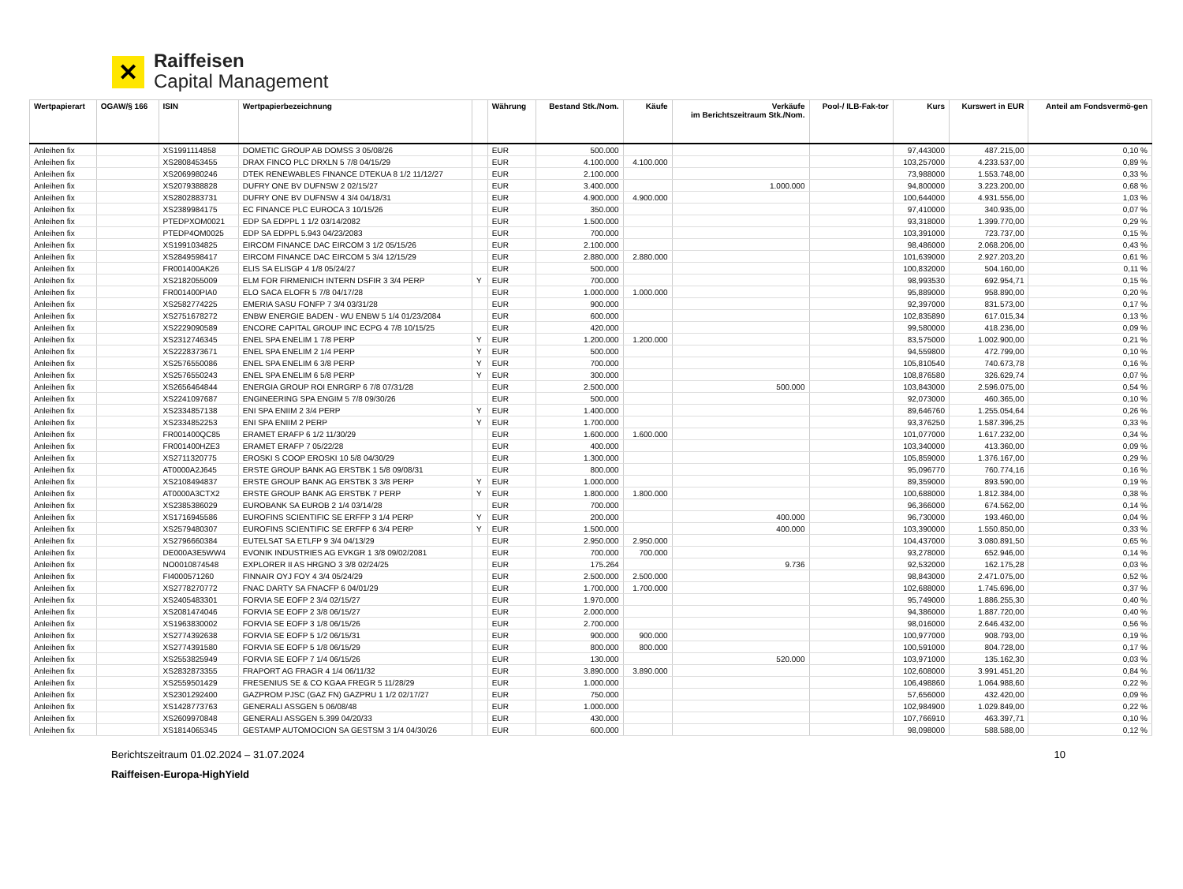✕
Raiffeisen
Capital Management
| Wertpapierart | OGAW/§ 166 | ISIN | Wertpapierbezeichnung | | Währung | Bestand Stk./Nom. | Käufe | Verkäufe im Berichtszeitraum Stk./Nom. | Pool-/ ILB-Fak-tor | Kurs | Kurswert in EUR | Anteil am Fondsvermö-gen |
| --- | --- | --- | --- | --- | --- | --- | --- | --- | --- | --- | --- | --- |
| Anleihen fix | | XS1991114858 | DOMETIC GROUP AB DOMSS 3 05/08/26 | | EUR | 500.000 | | | | 97,443000 | 487.215,00 | 0,10 % |
| Anleihen fix | | XS2808453455 | DRAX FINCO PLC DRXLN 5 7/8 04/15/29 | | EUR | 4.100.000 | 4.100.000 | | | 103,257000 | 4.233.537,00 | 0,89 % |
| Anleihen fix | | XS2069980246 | DTEK RENEWABLES FINANCE DTEKUA 8 1/2 11/12/27 | | EUR | 2.100.000 | | | | 73,988000 | 1.553.748,00 | 0,33 % |
| Anleihen fix | | XS2079388828 | DUFRY ONE BV DUFNSW 2 02/15/27 | | EUR | 3.400.000 | | 1.000.000 | | 94,800000 | 3.223.200,00 | 0,68 % |
| Anleihen fix | | XS2802883731 | DUFRY ONE BV DUFNSW 4 3/4 04/18/31 | | EUR | 4.900.000 | 4.900.000 | | | 100,644000 | 4.931.556,00 | 1,03 % |
| Anleihen fix | | XS2389984175 | EC FINANCE PLC EUROCA 3 10/15/26 | | EUR | 350.000 | | | | 97,410000 | 340.935,00 | 0,07 % |
| Anleihen fix | | PTEDPXOM0021 | EDP SA EDPPL 1 1/2 03/14/2082 | | EUR | 1.500.000 | | | | 93,318000 | 1.399.770,00 | 0,29 % |
| Anleihen fix | | PTEDP4OM0025 | EDP SA EDPPL 5.943 04/23/2083 | | EUR | 700.000 | | | | 103,391000 | 723.737,00 | 0,15 % |
| Anleihen fix | | XS1991034825 | EIRCOM FINANCE DAC EIRCOM 3 1/2 05/15/26 | | EUR | 2.100.000 | | | | 98,486000 | 2.068.206,00 | 0,43 % |
| Anleihen fix | | XS2849598417 | EIRCOM FINANCE DAC EIRCOM 5 3/4 12/15/29 | | EUR | 2.880.000 | 2.880.000 | | | 101,639000 | 2.927.203,20 | 0,61 % |
| Anleihen fix | | FR001400AK26 | ELIS SA ELISGP 4 1/8 05/24/27 | | EUR | 500.000 | | | | 100,832000 | 504.160,00 | 0,11 % |
| Anleihen fix | | XS2182055009 | ELM FOR FIRMENICH INTERN DSFIR 3 3/4 PERP | Y | EUR | 700.000 | | | | 98,993530 | 692.954,71 | 0,15 % |
| Anleihen fix | | FR001400PIA0 | ELO SACA ELOFR 5 7/8 04/17/28 | | EUR | 1.000.000 | 1.000.000 | | | 95,889000 | 958.890,00 | 0,20 % |
| Anleihen fix | | XS2582774225 | EMERIA SASU FONFP 7 3/4 03/31/28 | | EUR | 900.000 | | | | 92,397000 | 831.573,00 | 0,17 % |
| Anleihen fix | | XS2751678272 | ENBW ENERGIE BADEN - WU ENBW 5 1/4 01/23/2084 | | EUR | 600.000 | | | | 102,835890 | 617.015,34 | 0,13 % |
| Anleihen fix | | XS2229090589 | ENCORE CAPITAL GROUP INC ECPG 4 7/8 10/15/25 | | EUR | 420.000 | | | | 99,580000 | 418.236,00 | 0,09 % |
| Anleihen fix | | XS2312746345 | ENEL SPA ENELIM 1 7/8 PERP | Y | EUR | 1.200.000 | 1.200.000 | | | 83,575000 | 1.002.900,00 | 0,21 % |
| Anleihen fix | | XS2228373671 | ENEL SPA ENELIM 2 1/4 PERP | Y | EUR | 500.000 | | | | 94,559800 | 472.799,00 | 0,10 % |
| Anleihen fix | | XS2576550086 | ENEL SPA ENELIM 6 3/8 PERP | Y | EUR | 700.000 | | | | 105,810540 | 740.673,78 | 0,16 % |
| Anleihen fix | | XS2576550243 | ENEL SPA ENELIM 6 5/8 PERP | Y | EUR | 300.000 | | | | 108,876580 | 326.629,74 | 0,07 % |
| Anleihen fix | | XS2656464844 | ENERGIA GROUP ROI ENRGRP 6 7/8 07/31/28 | | EUR | 2.500.000 | | 500.000 | | 103,843000 | 2.596.075,00 | 0,54 % |
| Anleihen fix | | XS2241097687 | ENGINEERING SPA ENGIM 5 7/8 09/30/26 | | EUR | 500.000 | | | | 92,073000 | 460.365,00 | 0,10 % |
| Anleihen fix | | XS2334857138 | ENI SPA ENIIM 2 3/4 PERP | Y | EUR | 1.400.000 | | | | 89,646760 | 1.255.054,64 | 0,26 % |
| Anleihen fix | | XS2334852253 | ENI SPA ENIIM 2 PERP | Y | EUR | 1.700.000 | | | | 93,376250 | 1.587.396,25 | 0,33 % |
| Anleihen fix | | FR001400QC85 | ERAMET ERAFP 6 1/2 11/30/29 | | EUR | 1.600.000 | 1.600.000 | | | 101,077000 | 1.617.232,00 | 0,34 % |
| Anleihen fix | | FR001400HZE3 | ERAMET ERAFP 7 05/22/28 | | EUR | 400.000 | | | | 103,340000 | 413.360,00 | 0,09 % |
| Anleihen fix | | XS2711320775 | EROSKI S COOP EROSKI 10 5/8 04/30/29 | | EUR | 1.300.000 | | | | 105,859000 | 1.376.167,00 | 0,29 % |
| Anleihen fix | | AT0000A2J645 | ERSTE GROUP BANK AG ERSTBK 1 5/8 09/08/31 | | EUR | 800.000 | | | | 95,096770 | 760.774,16 | 0,16 % |
| Anleihen fix | | XS2108494837 | ERSTE GROUP BANK AG ERSTBK 3 3/8 PERP | Y | EUR | 1.000.000 | | | | 89,359000 | 893.590,00 | 0,19 % |
| Anleihen fix | | AT0000A3CTX2 | ERSTE GROUP BANK AG ERSTBK 7 PERP | Y | EUR | 1.800.000 | 1.800.000 | | | 100,688000 | 1.812.384,00 | 0,38 % |
| Anleihen fix | | XS2385386029 | EUROBANK SA EUROB 2 1/4 03/14/28 | | EUR | 700.000 | | | | 96,366000 | 674.562,00 | 0,14 % |
| Anleihen fix | | XS1716945586 | EUROFINS SCIENTIFIC SE ERFFP 3 1/4 PERP | Y | EUR | 200.000 | | 400.000 | | 96,730000 | 193.460,00 | 0,04 % |
| Anleihen fix | | XS2579480307 | EUROFINS SCIENTIFIC SE ERFFP 6 3/4 PERP | Y | EUR | 1.500.000 | | 400.000 | | 103,390000 | 1.550.850,00 | 0,33 % |
| Anleihen fix | | XS2796660384 | EUTELSAT SA ETLFP 9 3/4 04/13/29 | | EUR | 2.950.000 | 2.950.000 | | | 104,437000 | 3.080.891,50 | 0,65 % |
| Anleihen fix | | DE000A3E5WW4 | EVONIK INDUSTRIES AG EVKGR 1 3/8 09/02/2081 | | EUR | 700.000 | 700.000 | | | 93,278000 | 652.946,00 | 0,14 % |
| Anleihen fix | | NO0010874548 | EXPLORER II AS HRGNO 3 3/8 02/24/25 | | EUR | 175.264 | | 9.736 | | 92,532000 | 162.175,28 | 0,03 % |
| Anleihen fix | | FI4000571260 | FINNAIR OYJ FOY 4 3/4 05/24/29 | | EUR | 2.500.000 | 2.500.000 | | | 98,843000 | 2.471.075,00 | 0,52 % |
| Anleihen fix | | XS2778270772 | FNAC DARTY SA FNACFP 6 04/01/29 | | EUR | 1.700.000 | 1.700.000 | | | 102,688000 | 1.745.696,00 | 0,37 % |
| Anleihen fix | | XS2405483301 | FORVIA SE EOFP 2 3/4 02/15/27 | | EUR | 1.970.000 | | | | 95,749000 | 1.886.255,30 | 0,40 % |
| Anleihen fix | | XS2081474046 | FORVIA SE EOFP 2 3/8 06/15/27 | | EUR | 2.000.000 | | | | 94,386000 | 1.887.720,00 | 0,40 % |
| Anleihen fix | | XS1963830002 | FORVIA SE EOFP 3 1/8 06/15/26 | | EUR | 2.700.000 | | | | 98,016000 | 2.646.432,00 | 0,56 % |
| Anleihen fix | | XS2774392638 | FORVIA SE EOFP 5 1/2 06/15/31 | | EUR | 900.000 | 900.000 | | | 100,977000 | 908.793,00 | 0,19 % |
| Anleihen fix | | XS2774391580 | FORVIA SE EOFP 5 1/8 06/15/29 | | EUR | 800.000 | 800.000 | | | 100,591000 | 804.728,00 | 0,17 % |
| Anleihen fix | | XS2553825949 | FORVIA SE EOFP 7 1/4 06/15/26 | | EUR | 130.000 | | 520.000 | | 103,971000 | 135.162,30 | 0,03 % |
| Anleihen fix | | XS2832873355 | FRAPORT AG FRAGR 4 1/4 06/11/32 | | EUR | 3.890.000 | 3.890.000 | | | 102,608000 | 3.991.451,20 | 0,84 % |
| Anleihen fix | | XS2559501429 | FRESENIUS SE & CO KGAA FREGR 5 11/28/29 | | EUR | 1.000.000 | | | | 106,498860 | 1.064.988,60 | 0,22 % |
| Anleihen fix | | XS2301292400 | GAZPROM PJSC (GAZ FN) GAZPRU 1 1/2 02/17/27 | | EUR | 750.000 | | | | 57,656000 | 432.420,00 | 0,09 % |
| Anleihen fix | | XS1428773763 | GENERALI ASSGEN 5 06/08/48 | | EUR | 1.000.000 | | | | 102,984900 | 1.029.849,00 | 0,22 % |
| Anleihen fix | | XS2609970848 | GENERALI ASSGEN 5.399 04/20/33 | | EUR | 430.000 | | | | 107,766910 | 463.397,71 | 0,10 % |
| Anleihen fix | | XS1814065345 | GESTAMP AUTOMOCION SA GESTSM 3 1/4 04/30/26 | | EUR | 600.000 | | | | 98,098000 | 588.588,00 | 0,12 % |
Berichtszeitraum 01.02.2024 – 31.07.2024 10
Raiffeisen-Europa-HighYield